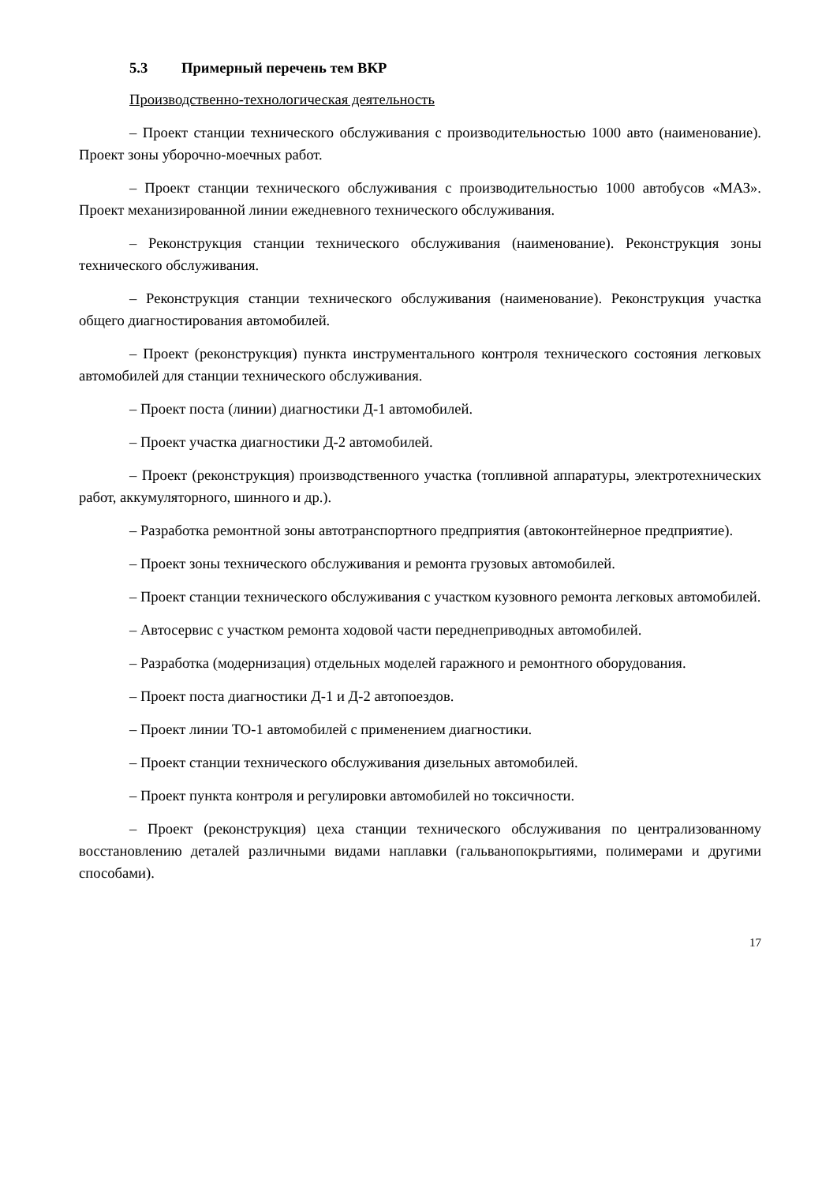5.3 Примерный перечень тем ВКР
Производственно-технологическая деятельность
– Проект станции технического обслуживания с производительностью 1000 авто (наименование). Проект зоны уборочно-моечных работ.
– Проект станции технического обслуживания с производительностью 1000 автобусов «МАЗ». Проект механизированной линии ежедневного технического обслуживания.
– Реконструкция станции технического обслуживания (наименование). Реконструкция зоны технического обслуживания.
– Реконструкция станции технического обслуживания (наименование). Реконструкция участка общего диагностирования автомобилей.
– Проект (реконструкция) пункта инструментального контроля технического состояния легковых автомобилей для станции технического обслуживания.
– Проект поста (линии) диагностики Д-1 автомобилей.
– Проект участка диагностики Д-2 автомобилей.
– Проект (реконструкция) производственного участка (топливной аппаратуры, электротехнических работ, аккумуляторного, шинного и др.).
– Разработка ремонтной зоны автотранспортного предприятия (автоконтейнерное предприятие).
– Проект зоны технического обслуживания и ремонта грузовых автомобилей.
– Проект станции технического обслуживания с участком кузовного ремонта легковых автомобилей.
– Автосервис с участком ремонта ходовой части переднеприводных автомобилей.
– Разработка (модернизация) отдельных моделей гаражного и ремонтного оборудования.
– Проект поста диагностики Д-1 и Д-2 автопоездов.
– Проект линии ТО-1 автомобилей с применением диагностики.
– Проект станции технического обслуживания дизельных автомобилей.
– Проект пункта контроля и регулировки автомобилей но токсичности.
– Проект (реконструкция) цеха станции технического обслуживания по централизованному восстановлению деталей различными видами наплавки (гальванопокрытиями, полимерами и другими способами).
17